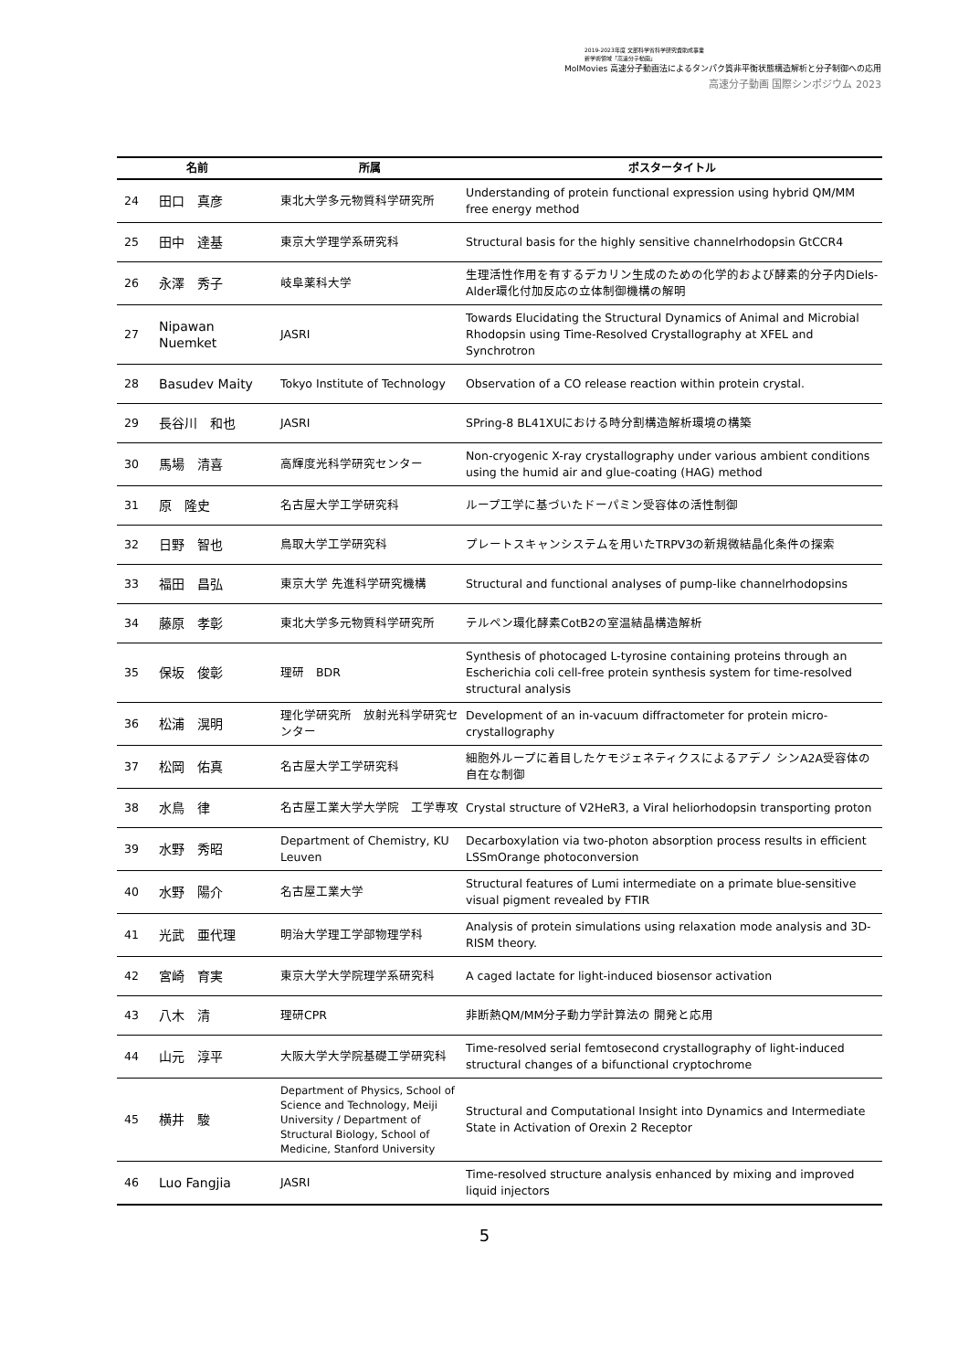2019-2023年度 文部科学省科学研究費助成事業
新学術領域「高速分子動画」
MolMovies 高速分子動画法によるタンパク質非平衡状態構造解析と分子制御への応用
高速分子動画 国際シンポジウム 2023
| 名前 | | 所属 | ポスタータイトル |
| --- | --- | --- | --- |
| 24 | 田口 真彦 | 東北大学多元物質科学研究所 | Understanding of protein functional expression using hybrid QM/MM free energy method |
| 25 | 田中 達基 | 東京大学理学系研究科 | Structural basis for the highly sensitive channelrhodopsin GtCCR4 |
| 26 | 永澤 秀子 | 岐阜薬科大学 | 生理活性作用を有するデカリン生成のための化学的および酵素的分子内Diels-Alder環化付加反応の立体制御機構の解明 |
| 27 | Nipawan Nuemket | JASRI | Towards Elucidating the Structural Dynamics of Animal and Microbial Rhodopsin using Time-Resolved Crystallography at XFEL and Synchrotron |
| 28 | Basudev Maity | Tokyo Institute of Technology | Observation of a CO release reaction within protein crystal. |
| 29 | 長谷川 和也 | JASRI | SPring-8 BL41XUにおける時分割構造解析環境の構築 |
| 30 | 馬場 清喜 | 高輝度光科学研究センター | Non-cryogenic X-ray crystallography under various ambient conditions using the humid air and glue-coating (HAG) method |
| 31 | 原 隆史 | 名古屋大学工学研究科 | ループ工学に基づいたドーパミン受容体の活性制御 |
| 32 | 日野 智也 | 鳥取大学工学研究科 | プレートスキャンシステムを用いたTRPV3の新規微結晶化条件の探索 |
| 33 | 福田 昌弘 | 東京大学 先進科学研究機構 | Structural and functional analyses of pump-like channelrhodopsins |
| 34 | 藤原 孝彰 | 東北大学多元物質科学研究所 | テルペン環化酵素CotB2の室温結晶構造解析 |
| 35 | 保坂 俊彰 | 理研 BDR | Synthesis of photocaged L-tyrosine containing proteins through an Escherichia coli cell-free protein synthesis system for time-resolved structural analysis |
| 36 | 松浦 滉明 | 理化学研究所 放射光科学研究センター | Development of an in-vacuum diffractometer for protein micro-crystallography |
| 37 | 松岡 佑真 | 名古屋大学工学研究科 | 細胞外ループに着目したケモジェネティクスによるアデノ シンA2A受容体の自在な制御 |
| 38 | 水鳥 律 | 名古屋工業大学大学院 工学専攻 | Crystal structure of V2HeR3, a Viral heliorhodopsin transporting proton |
| 39 | 水野 秀昭 | Department of Chemistry, KU Leuven | Decarboxylation via two-photon absorption process results in efficient LSSmOrange photoconversion |
| 40 | 水野 陽介 | 名古屋工業大学 | Structural features of Lumi intermediate on a primate blue-sensitive visual pigment revealed by FTIR |
| 41 | 光武 亜代理 | 明治大学理工学部物理学科 | Analysis of protein simulations using relaxation mode analysis and 3D-RISM theory. |
| 42 | 宮崎 育実 | 東京大学大学院理学系研究科 | A caged lactate for light-induced biosensor activation |
| 43 | 八木 清 | 理研CPR | 非断熱QM/MM分子動力学計算法の 開発と応用 |
| 44 | 山元 淳平 | 大阪大学大学院基礎工学研究科 | Time-resolved serial femtosecond crystallography of light-induced structural changes of a bifunctional cryptochrome |
| 45 | 横井 駿 | Department of Physics, School of Science and Technology, Meiji University / Department of Structural Biology, School of Medicine, Stanford University | Structural and Computational Insight into Dynamics and Intermediate State in Activation of Orexin 2 Receptor |
| 46 | Luo Fangjia | JASRI | Time-resolved structure analysis enhanced by mixing and improved liquid injectors |
5